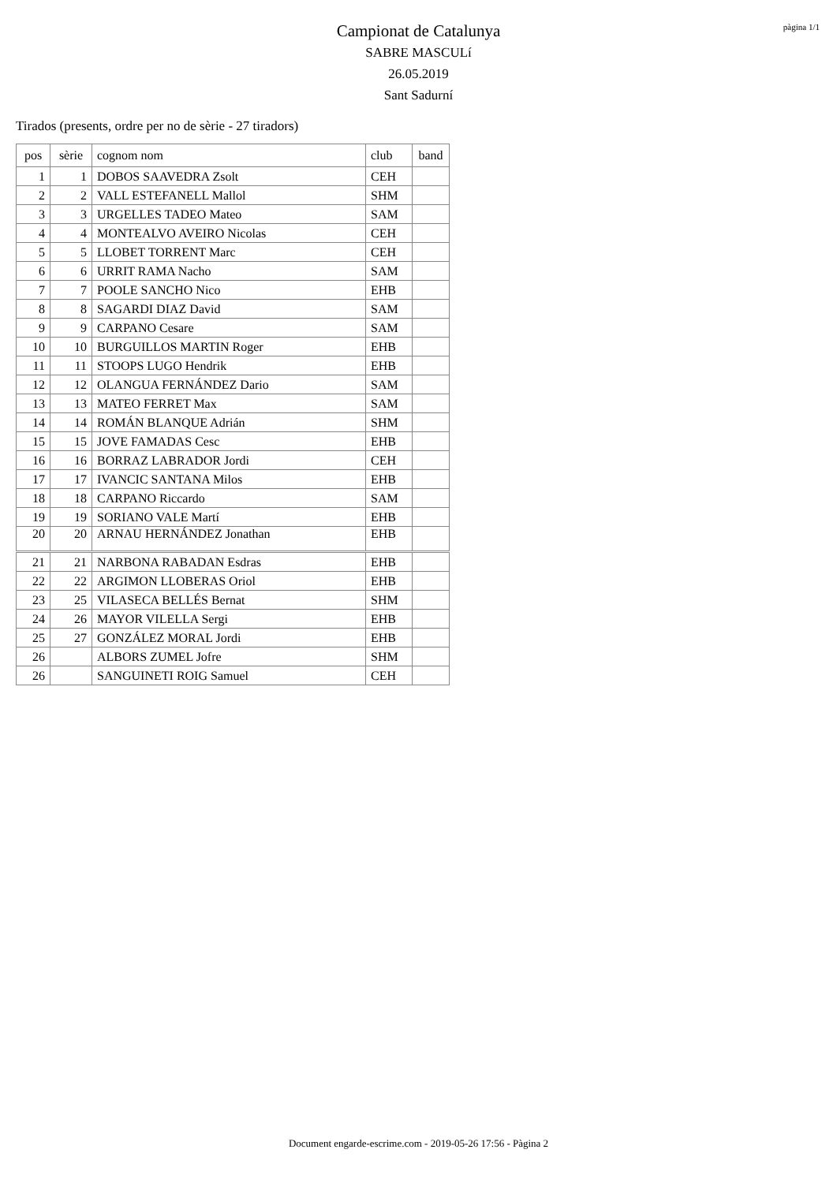pàgina 1/1
Campionat de Catalunya
SABRE MASCULí
26.05.2019
Sant Sadurní
Tirados (presents, ordre per no de sèrie - 27 tiradors)
| pos | sèrie | cognom nom | club | band |
| --- | --- | --- | --- | --- |
| 1 | 1 | DOBOS SAAVEDRA Zsolt | CEH | |
| 2 | 2 | VALL ESTEFANELL Mallol | SHM | |
| 3 | 3 | URGELLES TADEO Mateo | SAM | |
| 4 | 4 | MONTEALVO AVEIRO Nicolas | CEH | |
| 5 | 5 | LLOBET TORRENT Marc | CEH | |
| 6 | 6 | URRIT RAMA Nacho | SAM | |
| 7 | 7 | POOLE SANCHO Nico | EHB | |
| 8 | 8 | SAGARDI DIAZ David | SAM | |
| 9 | 9 | CARPANO Cesare | SAM | |
| 10 | 10 | BURGUILLOS MARTIN Roger | EHB | |
| 11 | 11 | STOOPS LUGO Hendrik | EHB | |
| 12 | 12 | OLANGUA FERNÁNDEZ Dario | SAM | |
| 13 | 13 | MATEO FERRET Max | SAM | |
| 14 | 14 | ROMÁN BLANQUE Adrián | SHM | |
| 15 | 15 | JOVE FAMADAS Cesc | EHB | |
| 16 | 16 | BORRAZ LABRADOR Jordi | CEH | |
| 17 | 17 | IVANCIC SANTANA Milos | EHB | |
| 18 | 18 | CARPANO Riccardo | SAM | |
| 19 | 19 | SORIANO VALE Martí | EHB | |
| 20 | 20 | ARNAU HERNÁNDEZ Jonathan | EHB | |
| 21 | 21 | NARBONA RABADAN Esdras | EHB | |
| 22 | 22 | ARGIMON LLOBERAS Oriol | EHB | |
| 23 | 25 | VILASECA BELLÉS Bernat | SHM | |
| 24 | 26 | MAYOR VILELLA Sergi | EHB | |
| 25 | 27 | GONZÁLEZ MORAL Jordi | EHB | |
| 26 | | ALBORS ZUMEL Jofre | SHM | |
| 26 | | SANGUINETI ROIG Samuel | CEH | |
Document engarde-escrime.com - 2019-05-26 17:56 - Pàgina 2